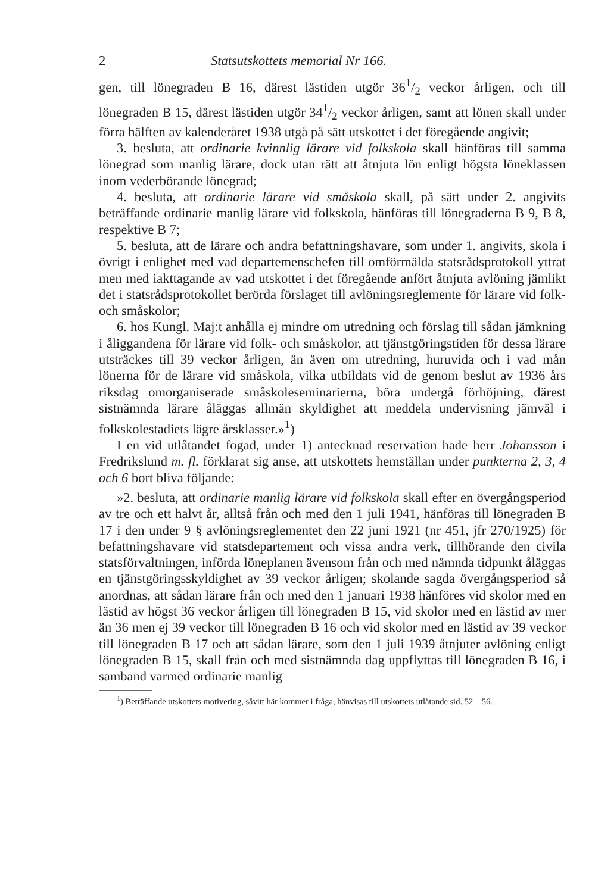2 Statsutskottets memorial Nr 166.
gen, till lönegraden B 16, därest lästiden utgör 361/2 veckor årligen, och till lönegraden B 15, därest lästiden utgör 341/2 veckor årligen, samt att lönen skall under förra hälften av kalenderåret 1938 utgå på sätt utskottet i det föregående angivit;
3. besluta, att ordinarie kvinnlig lärare vid folkskola skall hänföras till samma lönegrad som manlig lärare, dock utan rätt att åtnjuta lön enligt högsta löneklassen inom vederbörande lönegrad;
4. besluta, att ordinarie lärare vid småskola skall, på sätt under 2. angivits beträffande ordinarie manlig lärare vid folkskola, hänföras till lönegraderna B 9, B 8, respektive B 7;
5. besluta, att de lärare och andra befattningshavare, som under 1. angivits, skola i övrigt i enlighet med vad departemenschefen till omförmälda statsrådsprotokoll yttrat men med iakttagande av vad utskottet i det föregående anfört åtnjuta avlöning jämlikt det i statsrådsprotokollet berörda förslaget till avlöningsreglemente för lärare vid folk- och småskolor;
6. hos Kungl. Maj:t anhålla ej mindre om utredning och förslag till sådan jämkning i åliggandena för lärare vid folk- och småskolor, att tjänstgöringstiden för dessa lärare utsträckes till 39 veckor årligen, än även om utredning, huruvida och i vad mån lönerna för de lärare vid småskola, vilka utbildats vid de genom beslut av 1936 års riksdag omorganiserade småskoleseminarierna, böra undergå förhöjning, därest sistnämnda lärare åläggas allmän skyldighet att meddela undervisning jämväl i folkskolestadiets lägre årsklasser.»<sup>1</sup>)
I en vid utlåtandet fogad, under 1) antecknad reservation hade herr Johansson i Fredrikslund m. fl. förklarat sig anse, att utskottets hemställan under punkterna 2, 3, 4 och 6 bort bliva följande:
»2. besluta, att ordinarie manlig lärare vid folkskola skall efter en övergångsperiod av tre och ett halvt år, alltså från och med den 1 juli 1941, hänföras till lönegraden B 17 i den under 9 § avlöningsreglementet den 22 juni 1921 (nr 451, jfr 270/1925) för befattningshavare vid statsdepartement och vissa andra verk, tillhörande den civila statsförvaltningen, införda löneplanen ävensom från och med nämnda tidpunkt åläggas en tjänstgöringsskyldighet av 39 veckor årligen; skolande sagda övergångsperiod så anordnas, att sådan lärare från och med den 1 januari 1938 hänföres vid skolor med en lästid av högst 36 veckor årligen till lönegraden B 15, vid skolor med en lästid av mer än 36 men ej 39 veckor till lönegraden B 16 och vid skolor med en lästid av 39 veckor till lönegraden B 17 och att sådan lärare, som den 1 juli 1939 åtnjuter avlöning enligt lönegraden B 15, skall från och med sistnämnda dag uppflyttas till lönegraden B 16, i samband varmed ordinarie manlig
<sup>1</sup>) Beträffande utskottets motivering, såvitt här kommer i fråga, hänvisas till utskottets utlåtande sid. 52—56.